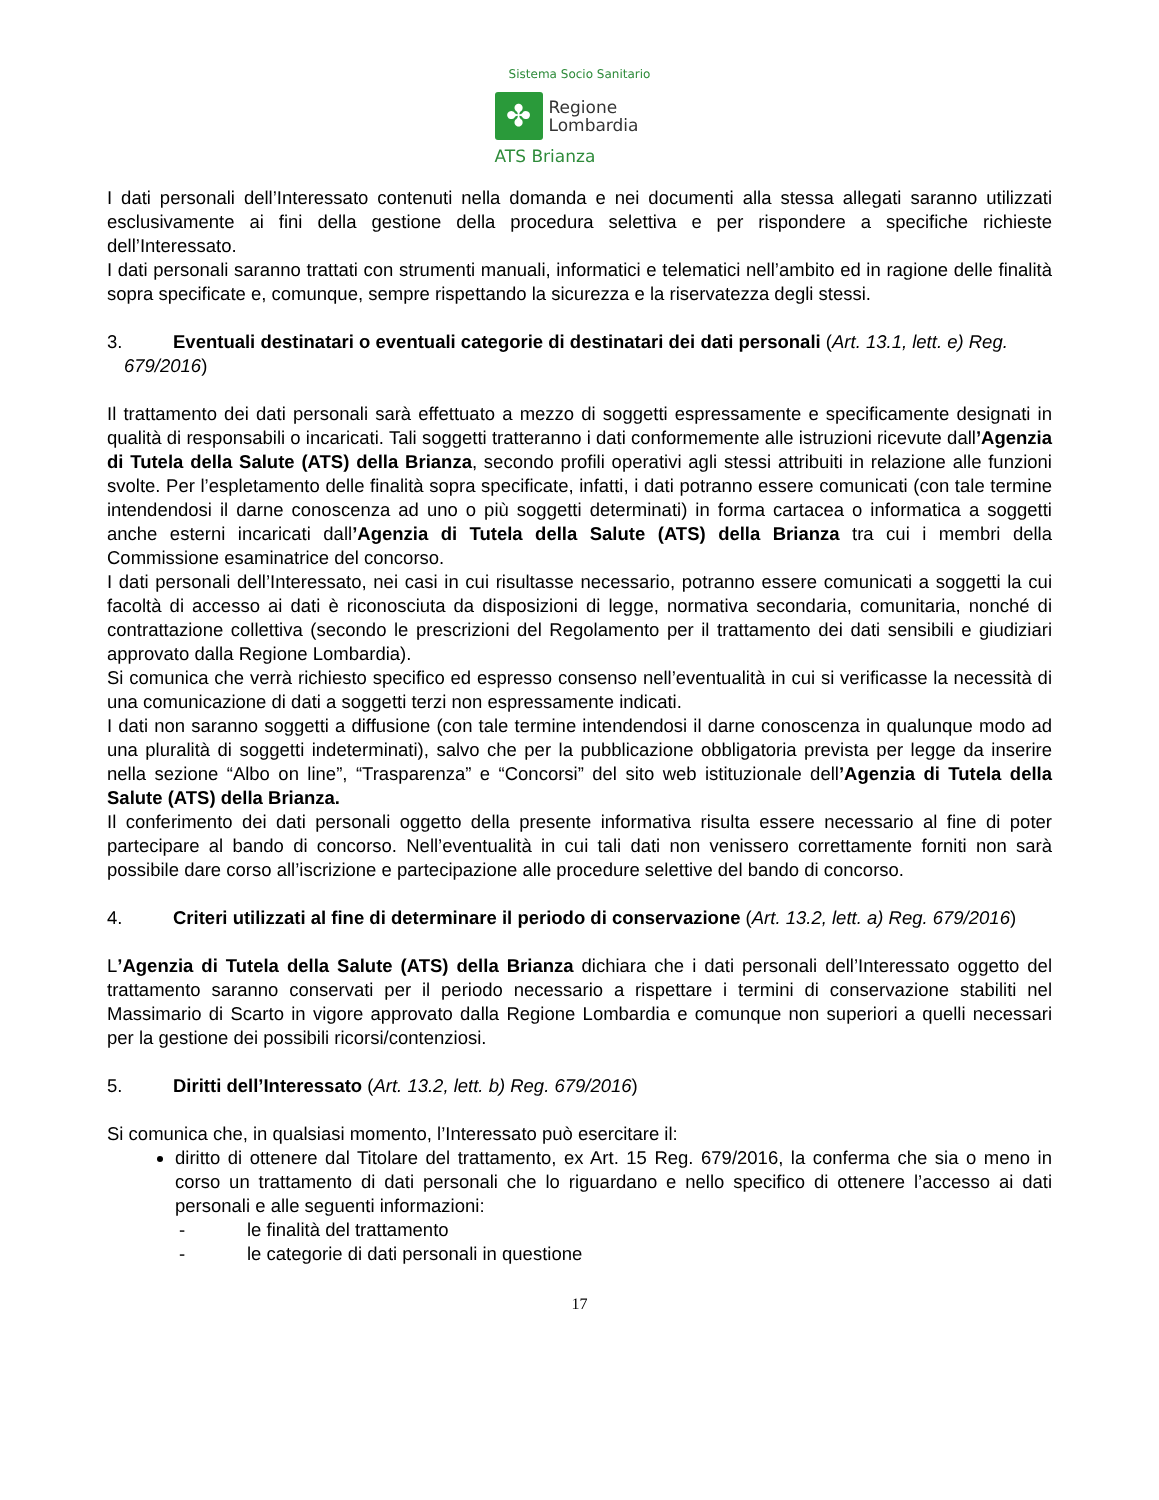Sistema Socio Sanitario
✤
Regione
Lombardia
ATS Brianza
I dati personali dell’Interessato contenuti nella domanda e nei documenti alla stessa allegati saranno utilizzati esclusivamente ai fini della gestione della procedura selettiva e per rispondere a specifiche richieste dell’Interessato.
I dati personali saranno trattati con strumenti manuali, informatici e telematici nell’ambito ed in ragione delle finalità sopra specificate e, comunque, sempre rispettando la sicurezza e la riservatezza degli stessi.
3. Eventuali destinatari o eventuali categorie di destinatari dei dati personali (Art. 13.1, lett. e) Reg. 679/2016)
Il trattamento dei dati personali sarà effettuato a mezzo di soggetti espressamente e specificamente designati in qualità di responsabili o incaricati. Tali soggetti tratteranno i dati conformemente alle istruzioni ricevute dall’Agenzia di Tutela della Salute (ATS) della Brianza, secondo profili operativi agli stessi attribuiti in relazione alle funzioni svolte. Per l’espletamento delle finalità sopra specificate, infatti, i dati potranno essere comunicati (con tale termine intendendosi il darne conoscenza ad uno o più soggetti determinati) in forma cartacea o informatica a soggetti anche esterni incaricati dall’Agenzia di Tutela della Salute (ATS) della Brianza tra cui i membri della Commissione esaminatrice del concorso.
I dati personali dell’Interessato, nei casi in cui risultasse necessario, potranno essere comunicati a soggetti la cui facoltà di accesso ai dati è riconosciuta da disposizioni di legge, normativa secondaria, comunitaria, nonché di contrattazione collettiva (secondo le prescrizioni del Regolamento per il trattamento dei dati sensibili e giudiziari approvato dalla Regione Lombardia).
Si comunica che verrà richiesto specifico ed espresso consenso nell’eventualità in cui si verificasse la necessità di una comunicazione di dati a soggetti terzi non espressamente indicati.
I dati non saranno soggetti a diffusione (con tale termine intendendosi il darne conoscenza in qualunque modo ad una pluralità di soggetti indeterminati), salvo che per la pubblicazione obbligatoria prevista per legge da inserire nella sezione “Albo on line”, “Trasparenza” e “Concorsi” del sito web istituzionale dell’Agenzia di Tutela della Salute (ATS) della Brianza.
Il conferimento dei dati personali oggetto della presente informativa risulta essere necessario al fine di poter partecipare al bando di concorso. Nell’eventualità in cui tali dati non venissero correttamente forniti non sarà possibile dare corso all’iscrizione e partecipazione alle procedure selettive del bando di concorso.
4. Criteri utilizzati al fine di determinare il periodo di conservazione (Art. 13.2, lett. a) Reg. 679/2016)
L’Agenzia di Tutela della Salute (ATS) della Brianza dichiara che i dati personali dell’Interessato oggetto del trattamento saranno conservati per il periodo necessario a rispettare i termini di conservazione stabiliti nel Massimario di Scarto in vigore approvato dalla Regione Lombardia e comunque non superiori a quelli necessari per la gestione dei possibili ricorsi/contenziosi.
5. Diritti dell’Interessato (Art. 13.2, lett. b) Reg. 679/2016)
Si comunica che, in qualsiasi momento, l’Interessato può esercitare il:
diritto di ottenere dal Titolare del trattamento, ex Art. 15 Reg. 679/2016, la conferma che sia o meno in corso un trattamento di dati personali che lo riguardano e nello specifico di ottenere l’accesso ai dati personali e alle seguenti informazioni:
- le finalità del trattamento
- le categorie di dati personali in questione
17